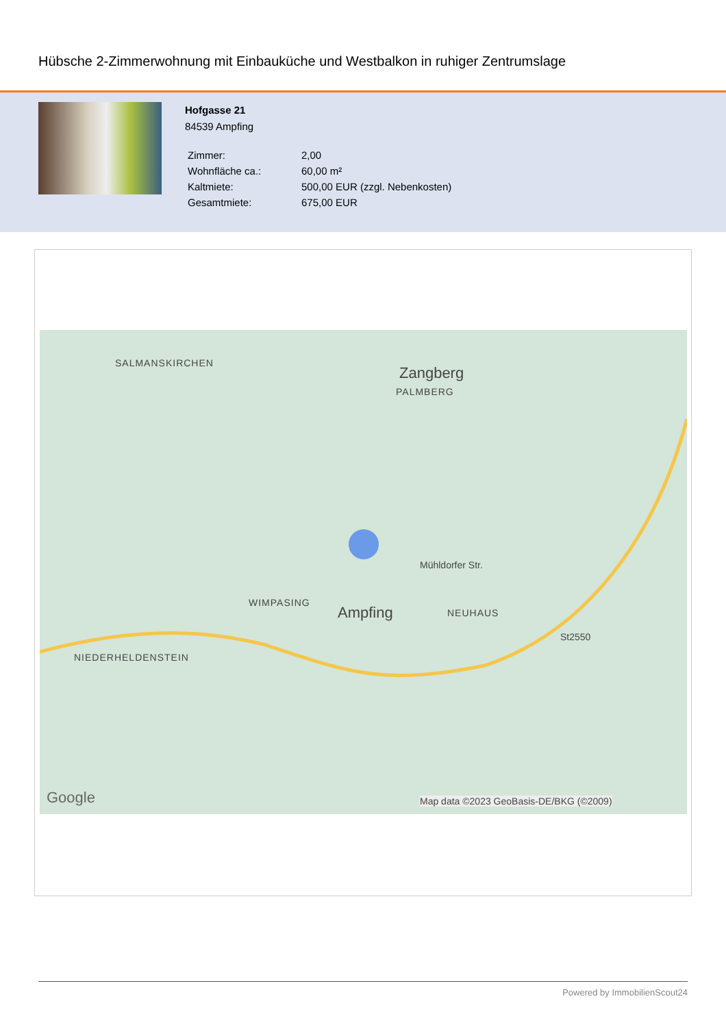Hübsche 2-Zimmerwohnung mit Einbauküche und Westbalkon in ruhiger Zentrumslage
Hofgasse 21
84539 Ampfing
| Zimmer: | 2,00 |
| Wohnfläche ca.: | 60,00 m² |
| Kaltmiete: | 500,00 EUR (zzgl. Nebenkosten) |
| Gesamtmiete: | 675,00 EUR |
SALMANSKIRCHEN
Zangberg
PALMBERG
Mühldorfer Str.
WIMPASING
Ampfing NEUHAUS
NIEDERHELDENSTEIN
St2550
Google Map data ©2023 GeoBasis-DE/BKG (©2009)
Powered by ImmobilienScout24